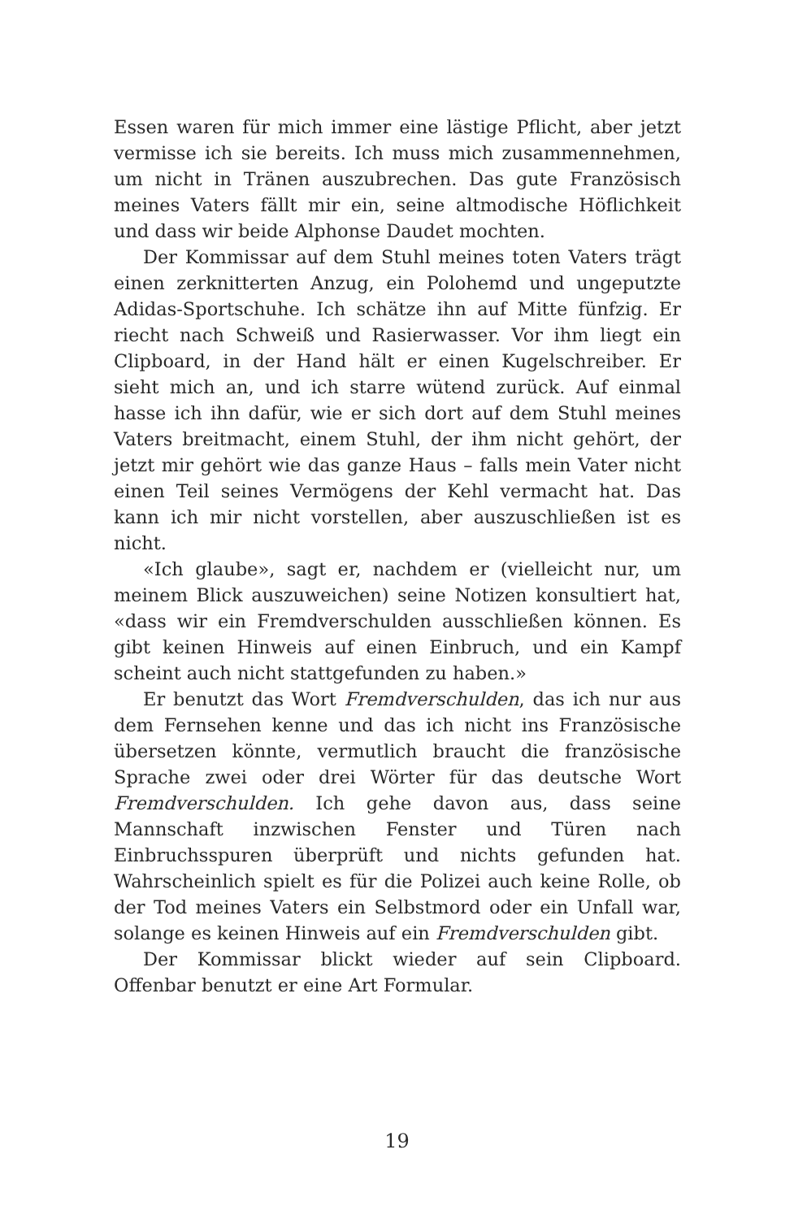Essen waren für mich immer eine lästige Pflicht, aber jetzt vermisse ich sie bereits. Ich muss mich zusammennehmen, um nicht in Tränen auszubrechen. Das gute Französisch meines Vaters fällt mir ein, seine altmodische Höflichkeit und dass wir beide Alphonse Daudet mochten.
Der Kommissar auf dem Stuhl meines toten Vaters trägt einen zerknitterten Anzug, ein Polohemd und ungeputzte Adidas-Sportschuhe. Ich schätze ihn auf Mitte fünfzig. Er riecht nach Schweiß und Rasierwasser. Vor ihm liegt ein Clipboard, in der Hand hält er einen Kugelschreiber. Er sieht mich an, und ich starre wütend zurück. Auf einmal hasse ich ihn dafür, wie er sich dort auf dem Stuhl meines Vaters breitmacht, einem Stuhl, der ihm nicht gehört, der jetzt mir gehört wie das ganze Haus – falls mein Vater nicht einen Teil seines Vermögens der Kehl vermacht hat. Das kann ich mir nicht vorstellen, aber auszuschließen ist es nicht.
«Ich glaube», sagt er, nachdem er (vielleicht nur, um meinem Blick auszuweichen) seine Notizen konsultiert hat, «dass wir ein Fremdverschulden ausschließen können. Es gibt keinen Hinweis auf einen Einbruch, und ein Kampf scheint auch nicht stattgefunden zu haben.»
Er benutzt das Wort Fremdverschulden, das ich nur aus dem Fernsehen kenne und das ich nicht ins Französische übersetzen könnte, vermutlich braucht die französische Sprache zwei oder drei Wörter für das deutsche Wort Fremdverschulden. Ich gehe davon aus, dass seine Mannschaft inzwischen Fenster und Türen nach Einbruchsspuren überprüft und nichts gefunden hat. Wahrscheinlich spielt es für die Polizei auch keine Rolle, ob der Tod meines Vaters ein Selbstmord oder ein Unfall war, solange es keinen Hinweis auf ein Fremdverschulden gibt.
Der Kommissar blickt wieder auf sein Clipboard. Offenbar benutzt er eine Art Formular.
19